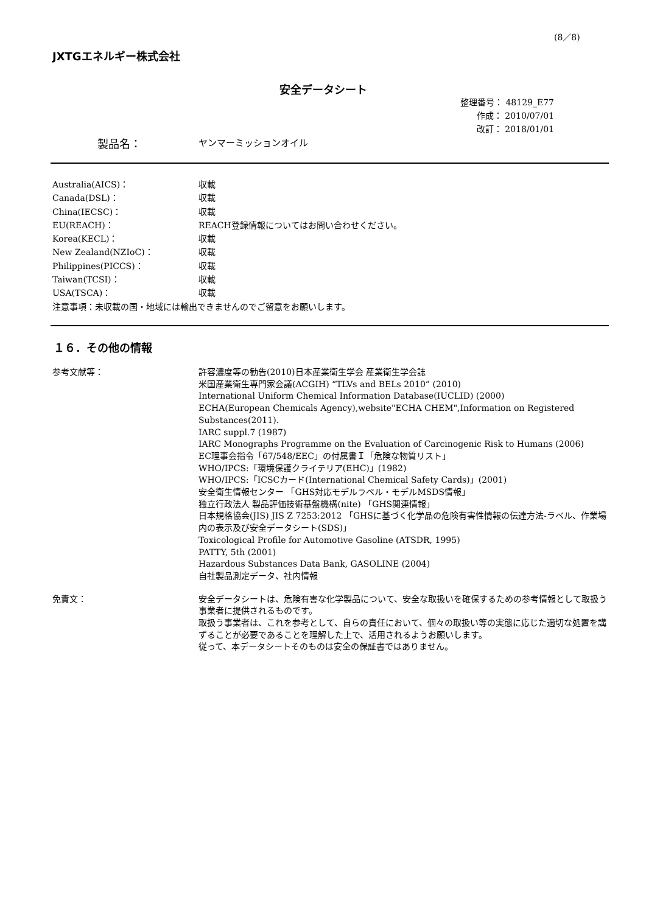(8／8)
JXTGエネルギー株式会社
安全データシート
整理番号： 48129_E77
作成： 2010/07/01
改訂： 2018/01/01
製品名： ヤンマーミッションオイル
Australia(AICS)： 収載
Canada(DSL)： 収載
China(IECSC)： 収載
EU(REACH)： REACH登録情報についてはお問い合わせください。
Korea(KECL)： 収載
New Zealand(NZIoC)： 収載
Philippines(PICCS)： 収載
Taiwan(TCSI)： 収載
USA(TSCA)： 収載
注意事項：未収載の国・地域には輸出できませんのでご留意をお願いします。
１６．その他の情報
参考文献等： 許容濃度等の勧告(2010)日本産業衛生学会 産業衛生学会誌
米国産業衛生専門家会議(ACGIH) “TLVs and BELs 2010” (2010)
International Uniform Chemical Information Database(IUCLID) (2000)
ECHA(European Chemicals Agency),website"ECHA CHEM",Information on Registered Substances(2011).
IARC suppl.7 (1987)
IARC Monographs Programme on the Evaluation of Carcinogenic Risk to Humans (2006)
EC理事会指令「67/548/EEC」の付属書Ｉ「危険な物質リスト」
WHO/IPCS:「環境保護クライテリア(EHC)」(1982)
WHO/IPCS:「ICSCカード(International Chemical Safety Cards)」(2001)
安全衛生情報センター 「GHS対応モデルラベル・モデルMSDS情報」
独立行政法人 製品評価技術基盤機構(nite) 「GHS関連情報」
日本規格協会(JIS) JIS Z 7253:2012 「GHSに基づく化学品の危険有害性情報の伝達方法-ラベル、作業場内の表示及び安全データシート(SDS)」
Toxicological Profile for Automotive Gasoline (ATSDR, 1995)
PATTY, 5th (2001)
Hazardous Substances Data Bank, GASOLINE (2004)
自社製品測定データ、社内情報
免責文： 安全データシートは、危険有害な化学製品について、安全な取扱いを確保するための参考情報として取扱う事業者に提供されるものです。
取扱う事業者は、これを参考として、自らの責任において、個々の取扱い等の実態に応じた適切な処置を講ずることが必要であることを理解した上で、活用されるようお願いします。
従って、本データシートそのものは安全の保証書ではありません。